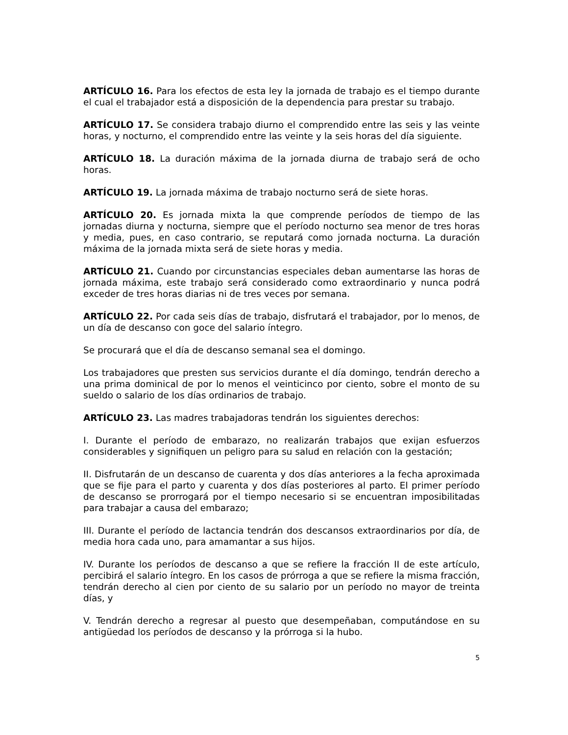ARTÍCULO 16. Para los efectos de esta ley la jornada de trabajo es el tiempo durante el cual el trabajador está a disposición de la dependencia para prestar su trabajo.
ARTÍCULO 17. Se considera trabajo diurno el comprendido entre las seis y las veinte horas, y nocturno, el comprendido entre las veinte y la seis horas del día siguiente.
ARTÍCULO 18. La duración máxima de la jornada diurna de trabajo será de ocho horas.
ARTÍCULO 19. La jornada máxima de trabajo nocturno será de siete horas.
ARTÍCULO 20. Es jornada mixta la que comprende períodos de tiempo de las jornadas diurna y nocturna, siempre que el período nocturno sea menor de tres horas y media, pues, en caso contrario, se reputará como jornada nocturna. La duración máxima de la jornada mixta será de siete horas y media.
ARTÍCULO 21. Cuando por circunstancias especiales deban aumentarse las horas de jornada máxima, este trabajo será considerado como extraordinario y nunca podrá exceder de tres horas diarias ni de tres veces por semana.
ARTÍCULO 22. Por cada seis días de trabajo, disfrutará el trabajador, por lo menos, de un día de descanso con goce del salario íntegro.
Se procurará que el día de descanso semanal sea el domingo.
Los trabajadores que presten sus servicios durante el día domingo, tendrán derecho a una prima dominical de por lo menos el veinticinco por ciento, sobre el monto de su sueldo o salario de los días ordinarios de trabajo.
ARTÍCULO 23. Las madres trabajadoras tendrán los siguientes derechos:
I. Durante el período de embarazo, no realizarán trabajos que exijan esfuerzos considerables y signifiquen un peligro para su salud en relación con la gestación;
II. Disfrutarán de un descanso de cuarenta y dos días anteriores a la fecha aproximada que se fije para el parto y cuarenta y dos días posteriores al parto. El primer período de descanso se prorrogará por el tiempo necesario si se encuentran imposibilitadas para trabajar a causa del embarazo;
III. Durante el período de lactancia tendrán dos descansos extraordinarios por día, de media hora cada uno, para amamantar a sus hijos.
IV. Durante los períodos de descanso a que se refiere la fracción II de este artículo, percibirá el salario íntegro. En los casos de prórroga a que se refiere la misma fracción, tendrán derecho al cien por ciento de su salario por un período no mayor de treinta días, y
V. Tendrán derecho a regresar al puesto que desempeñaban, computándose en su antigüedad los períodos de descanso y la prórroga si la hubo.
5